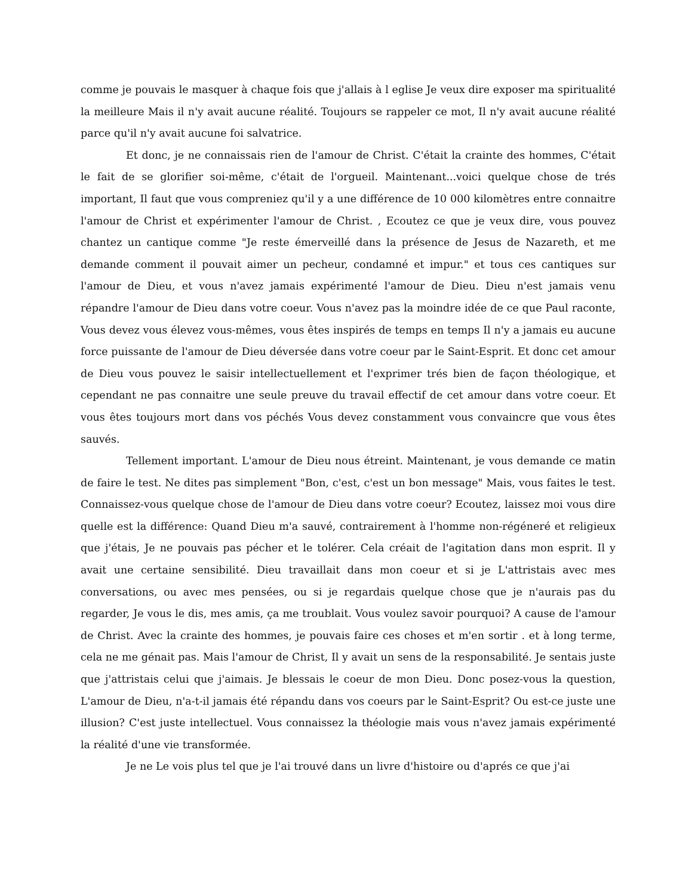comme je pouvais le masquer à chaque fois que j'allais à l eglise Je veux dire exposer ma spiritualité la meilleure Mais il n'y avait aucune réalité. Toujours se rappeler ce mot, Il n'y avait aucune réalité parce qu'il n'y avait aucune foi salvatrice.
Et donc, je ne connaissais rien de l'amour de Christ. C'était la crainte des hommes, C'était le fait de se glorifier soi-même, c'était de l'orgueil. Maintenant...voici quelque chose de trés important, Il faut que vous compreniez qu'il y a une différence de 10 000 kilomètres entre connaitre l'amour de Christ et expérimenter l'amour de Christ. , Ecoutez ce que je veux dire, vous pouvez chantez un cantique comme "Je reste émerveillé dans la présence de Jesus de Nazareth, et me demande comment il pouvait aimer un pecheur, condamné et impur." et tous ces cantiques sur l'amour de Dieu, et vous n'avez jamais expérimenté l'amour de Dieu. Dieu n'est jamais venu répandre l'amour de Dieu dans votre coeur. Vous n'avez pas la moindre idée de ce que Paul raconte, Vous devez vous élevez vous-mêmes, vous êtes inspirés de temps en temps Il n'y a jamais eu aucune force puissante de l'amour de Dieu déversée dans votre coeur par le Saint-Esprit. Et donc cet amour de Dieu vous pouvez le saisir intellectuellement et l'exprimer trés bien de façon théologique, et cependant ne pas connaitre une seule preuve du travail effectif de cet amour dans votre coeur. Et vous êtes toujours mort dans vos péchés Vous devez constamment vous convaincre que vous êtes sauvés.
Tellement important. L'amour de Dieu nous étreint. Maintenant, je vous demande ce matin de faire le test. Ne dites pas simplement "Bon, c'est, c'est un bon message" Mais, vous faites le test. Connaissez-vous quelque chose de l'amour de Dieu dans votre coeur? Ecoutez, laissez moi vous dire quelle est la différence: Quand Dieu m'a sauvé, contrairement à l'homme non-régéneré et religieux que j'étais, Je ne pouvais pas pécher et le tolérer. Cela créait de l'agitation dans mon esprit. Il y avait une certaine sensibilité. Dieu travaillait dans mon coeur et si je L'attristais avec mes conversations, ou avec mes pensées, ou si je regardais quelque chose que je n'aurais pas du regarder, Je vous le dis, mes amis, ça me troublait. Vous voulez savoir pourquoi? A cause de l'amour de Christ. Avec la crainte des hommes, je pouvais faire ces choses et m'en sortir . et à long terme, cela ne me génait pas. Mais l'amour de Christ, Il y avait un sens de la responsabilité. Je sentais juste que j'attristais celui que j'aimais. Je blessais le coeur de mon Dieu. Donc posez-vous la question, L'amour de Dieu, n'a-t-il jamais été répandu dans vos coeurs par le Saint-Esprit? Ou est-ce juste une illusion? C'est juste intellectuel. Vous connaissez la théologie mais vous n'avez jamais expérimenté la réalité d'une vie transformée.
Je ne Le vois plus tel que je l'ai trouvé dans un livre d'histoire ou d'aprés ce que j'ai